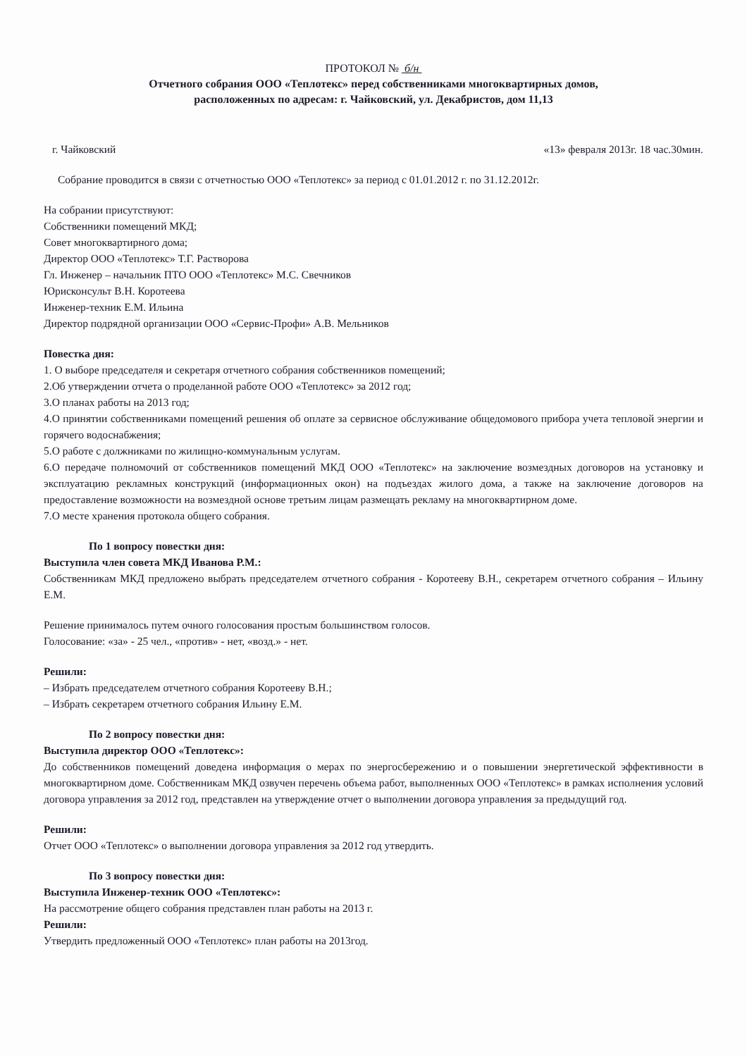ПРОТОКОЛ № б/н
Отчетного собрания ООО «Теплотекс» перед собственниками многоквартирных домов,
расположенных по адресам: г. Чайковский, ул. Декабристов, дом 11,13
г. Чайковский «13» февраля 2013г. 18 час.30мин.
Собрание проводится в связи с отчетностью ООО «Теплотекс» за период с 01.01.2012 г. по 31.12.2012г.
На собрании присутствуют:
Собственники помещений МКД;
Совет многоквартирного дома;
Директор ООО «Теплотекс» Т.Г. Растворова
Гл. Инженер – начальник ПТО ООО «Теплотекс» М.С. Свечников
Юрисконсульт В.Н. Коротеева
Инженер-техник Е.М. Ильина
Директор подрядной организации ООО «Сервис-Профи» А.В. Мельников
Повестка дня:
1. О выборе председателя и секретаря отчетного собрания собственников помещений;
2.Об утверждении отчета о проделанной работе ООО «Теплотекс» за 2012 год;
3.О планах работы на 2013 год;
4.О принятии собственниками помещений решения об оплате за сервисное обслуживание общедомового прибора учета тепловой энергии и горячего водоснабжения;
5.О работе с должниками по жилищно-коммунальным услугам.
6.О передаче полномочий от собственников помещений МКД ООО «Теплотекс» на заключение возмездных договоров на установку и эксплуатацию рекламных конструкций (информационных окон) на подъездах жилого дома, а также на заключение договоров на предоставление возможности на возмездной основе третьим лицам размещать рекламу на многоквартирном доме.
7.О месте хранения протокола общего собрания.
По 1 вопросу повестки дня:
Выступила член совета МКД Иванова Р.М.:
Собственникам МКД предложено выбрать председателем отчетного собрания - Коротееву В.Н., секретарем отчетного собрания – Ильину Е.М.
Решение принималось путем очного голосования простым большинством голосов.
Голосование: «за» - 25 чел., «против» - нет, «возд.» - нет.
Решили:
– Избрать председателем отчетного собрания Коротееву В.Н.;
– Избрать секретарем отчетного собрания Ильину Е.М.
По 2 вопросу повестки дня:
Выступила директор ООО «Теплотекс»:
До собственников помещений доведена информация о мерах по энергосбережению и о повышении энергетической эффективности в многоквартирном доме. Собственникам МКД озвучен перечень объема работ, выполненных ООО «Теплотекс» в рамках исполнения условий договора управления за 2012 год, представлен на утверждение отчет о выполнении договора управления за предыдущий год.
Решили:
Отчет ООО «Теплотекс» о выполнении договора управления за 2012 год утвердить.
По 3 вопросу повестки дня:
Выступила Инженер-техник ООО «Теплотекс»:
На рассмотрение общего собрания представлен план работы на 2013 г.
Решили:
Утвердить предложенный ООО «Теплотекс» план работы на 2013год.